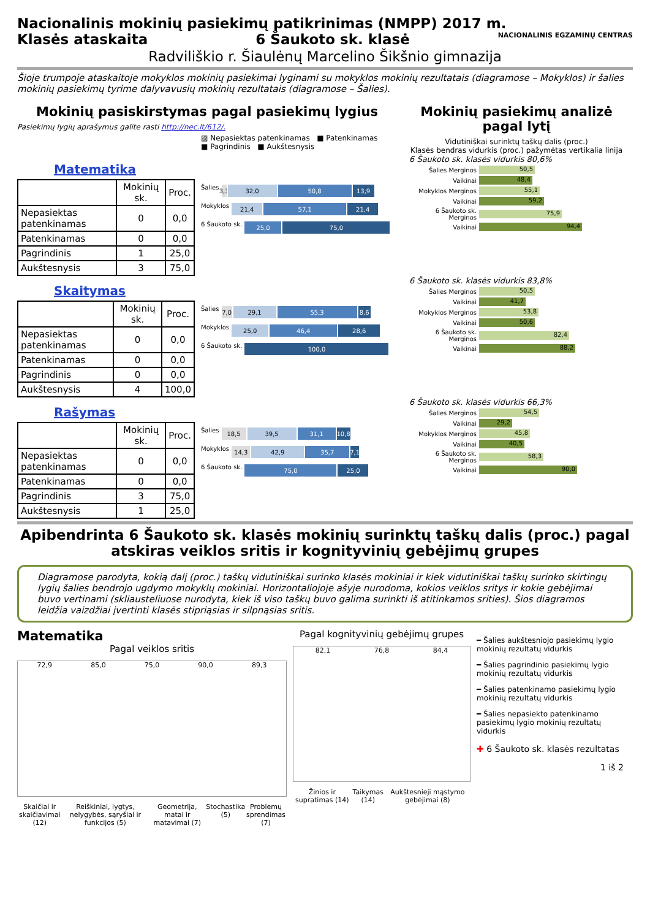Nacionalinis mokinių pasiekimų patikrinimas (NMPP) 2017 m. NACIONALINIS EGZAMINŲ CENTRAS
Klasės ataskaita 6 Šaukoto sk. klasė
Radviliškio r. Šiaulėnų Marcelino Šikšnio gimnazija
Šioje trumpoje ataskaitoje mokyklos mokinių pasiekimai lyginami su mokyklos mokinių rezultatais (diagramose – Mokyklos) ir šalies mokinių pasiekimų tyrime dalyvavusių mokinių rezultatais (diagramose – Šalies).
Mokinių pasiskirstymas pagal pasiekimų lygius
Pasiekimų lygių aprašymus galite rasti http://nec.lt/612/.
▨ Nepasiektas patenkinamas ■ Patenkinamas
■ Pagrindinis ■ Aukštesnysis
Mokinių pasiekimų analizė pagal lytį
Vidutiniškai surinktų taškų dalis (proc.)
Klasės bendras vidurkis (proc.) pažymėtas vertikalia linija
Matematika
| | Mokinių sk. | Proc. |
| --- | --- | --- |
| Nepasiektas patenkinamas | 0 | 0,0 |
| Patenkinamas | 0 | 0,0 |
| Pagrindinis | 1 | 25,0 |
| Aukštesnysis | 3 | 75,0 |
Šalies 3,3 32,0 50,8 13,9
Mokyklos 21,4 57,1 21,4
6 Šaukoto sk. 25,0 75,0
6 Šaukoto sk. klasės vidurkis 80,6%
Šalies Merginos 50,5
Vaikinai 48,4
Mokyklos Merginos 55,1
Vaikinai 59,2
6 Šaukoto sk. Merginos 75,9
Vaikinai 94,4
Skaitymas
| | Mokinių sk. | Proc. |
| --- | --- | --- |
| Nepasiektas patenkinamas | 0 | 0,0 |
| Patenkinamas | 0 | 0,0 |
| Pagrindinis | 0 | 0,0 |
| Aukštesnysis | 4 | 100,0 |
Šalies 7,0 29,1 55,3 8,6
Mokyklos 25,0 46,4 28,6
6 Šaukoto sk. 100,0
6 Šaukoto sk. klasės vidurkis 83,8%
Šalies Merginos 50,5
Vaikinai 41,7
Mokyklos Merginos 53,8
Vaikinai 50,6
6 Šaukoto sk. Merginos 82,4
Vaikinai 88,2
Rašymas
| | Mokinių sk. | Proc. |
| --- | --- | --- |
| Nepasiektas patenkinamas | 0 | 0,0 |
| Patenkinamas | 0 | 0,0 |
| Pagrindinis | 3 | 75,0 |
| Aukštesnysis | 1 | 25,0 |
Šalies 18,5 39,5 31,1 10,8
Mokyklos 14,3 42,9 35,7 7,1
6 Šaukoto sk. 75,0 25,0
6 Šaukoto sk. klasės vidurkis 66,3%
Šalies Merginos 54,5
Vaikinai 29,2
Mokyklos Merginos 45,8
Vaikinai 40,5
6 Šaukoto sk. Merginos 58,3
Vaikinai 90,0
Apibendrinta 6 Šaukoto sk. klasės mokinių surinktų taškų dalis (proc.) pagal atskiras veiklos sritis ir kognityvinių gebėjimų grupes
Diagramose parodyta, kokią dalį (proc.) taškų vidutiniškai surinko klasės mokiniai ir kiek vidutiniškai taškų surinko skirtingų lygių šalies bendrojo ugdymo mokyklų mokiniai. Horizontaliojoje ašyje nurodoma, kokios veiklos sritys ir kokie gebėjimai buvo vertinami (skliausteliuose nurodyta, kiek iš viso taškų buvo galima surinkti iš atitinkamos srities). Šios diagramos leidžia vaizdžiai įvertinti klasės stipriąsias ir silpnąsias sritis.
Matematika
Pagal veiklos sritis
72,9 85,0 75,0 90,0 89,3
Skaičiai ir skaičiavimai (12) Reiškiniai, lygtys, nelygybės, sąryšiai ir funkcijos (5) Geometrija, matai ir matavimai (7) Stochastika (5) Problemų sprendimas (7)
Pagal kognityvinių gebėjimų grupes
82,1 76,8 84,4
Žinios ir supratimas (14) Taikymas (14) Aukštesnieji mąstymo gebėjimai (8)
━ Šalies aukštesniojo pasiekimų lygio mokinių rezultatų vidurkis
━ Šalies pagrindinio pasiekimų lygio mokinių rezultatų vidurkis
━ Šalies patenkinamo pasiekimų lygio mokinių rezultatų vidurkis
━ Šalies nepasiekto patenkinamo pasiekimų lygio mokinių rezultatų vidurkis
✚ 6 Šaukoto sk. klasės rezultatas
1 iš 2